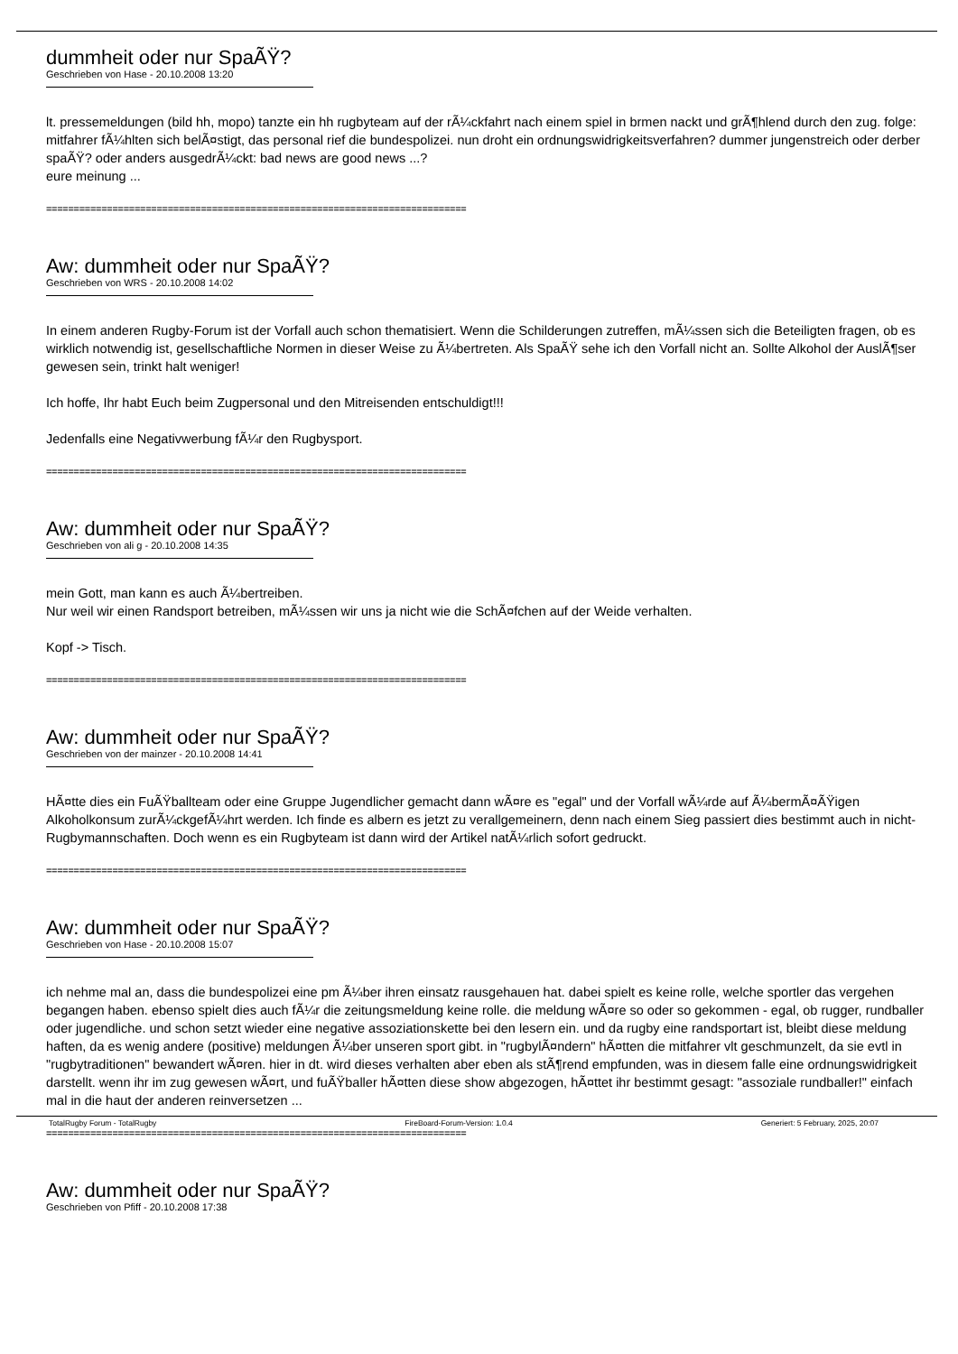dummheit oder nur SpaÃŸ?
Geschrieben von Hase - 20.10.2008 13:20
lt. pressemeldungen (bild hh, mopo) tanzte ein hh rugbyteam auf der rÃ¼ckfahrt nach einem spiel in brmen nackt und grÃ¶hlend durch den zug. folge: mitfahrer fÃ¼hlten sich belÃ¤stigt, das personal rief die bundespolizei. nun droht ein ordnungswidrigkeitsverfahren? dummer jungenstreich oder derber spaÃŸ? oder anders ausgedrÃ¼ckt: bad news are good news ...?
eure meinung ...
============================================================================
Aw: dummheit oder nur SpaÃŸ?
Geschrieben von WRS - 20.10.2008 14:02
In einem anderen Rugby-Forum ist der Vorfall auch schon thematisiert. Wenn die Schilderungen zutreffen, mÃ¼ssen sich die Beteiligten fragen, ob es wirklich notwendig ist, gesellschaftliche Normen in dieser Weise zu Ã¼bertreten. Als SpaÃŸ sehe ich den Vorfall nicht an. Sollte Alkohol der AuslÃ¶ser gewesen sein, trinkt halt weniger!
Ich hoffe, Ihr habt Euch beim Zugpersonal und den Mitreisenden entschuldigt!!!
Jedenfalls eine Negativwerbung fÃ¼r den Rugbysport.
============================================================================
Aw: dummheit oder nur SpaÃŸ?
Geschrieben von ali g - 20.10.2008 14:35
mein Gott, man kann es auch Ã¼bertreiben.
Nur weil wir einen Randsport betreiben, mÃ¼ssen wir uns ja nicht wie die SchÃ¤fchen auf der Weide verhalten.
Kopf -> Tisch.
============================================================================
Aw: dummheit oder nur SpaÃŸ?
Geschrieben von der mainzer - 20.10.2008 14:41
HÃ¤tte dies ein FuÃŸballteam oder eine Gruppe Jugendlicher gemacht dann wÃ¤re es "egal" und der Vorfall wÃ¼rde auf Ã¼bermÃ¤ÃŸigen Alkoholkonsum zurÃ¼ckgefÃ¼hrt werden. Ich finde es albern es jetzt zu verallgemeinern, denn nach einem Sieg passiert dies bestimmt auch in nicht-Rugbymannschaften. Doch wenn es ein Rugbyteam ist dann wird der Artikel natÃ¼rlich sofort gedruckt.
============================================================================
Aw: dummheit oder nur SpaÃŸ?
Geschrieben von Hase - 20.10.2008 15:07
ich nehme mal an, dass die bundespolizei eine pm Ã¼ber ihren einsatz rausgehauen hat. dabei spielt es keine rolle, welche sportler das vergehen begangen haben. ebenso spielt dies auch fÃ¼r die zeitungsmeldung keine rolle. die meldung wÃ¤re so oder so gekommen - egal, ob rugger, rundballer oder jugendliche. und schon setzt wieder eine negative assoziationskette bei den lesern ein. und da rugby eine randsportart ist, bleibt diese meldung haften, da es wenig andere (positive) meldungen Ã¼ber unseren sport gibt. in "rugbylÃ¤ndern" hÃ¤tten die mitfahrer vlt geschmunzelt, da sie evtl in "rugbytraditionen" bewandert wÃ¤ren. hier in dt. wird dieses verhalten aber eben als stÃ¶rend empfunden, was in diesem falle eine ordnungswidrigkeit darstellt. wenn ihr im zug gewesen wÃ¤rt, und fuÃŸballer hÃ¤tten diese show abgezogen, hÃ¤ttet ihr bestimmt gesagt: "assoziale rundballer!" einfach mal in die haut der anderen reinversetzen ...
============================================================================
Aw: dummheit oder nur SpaÃŸ?
Geschrieben von Pfiff - 20.10.2008 17:38
TotalRugby Forum - TotalRugby FireBoard-Forum-Version: 1.0.4 Generiert: 5 February, 2025, 20:07